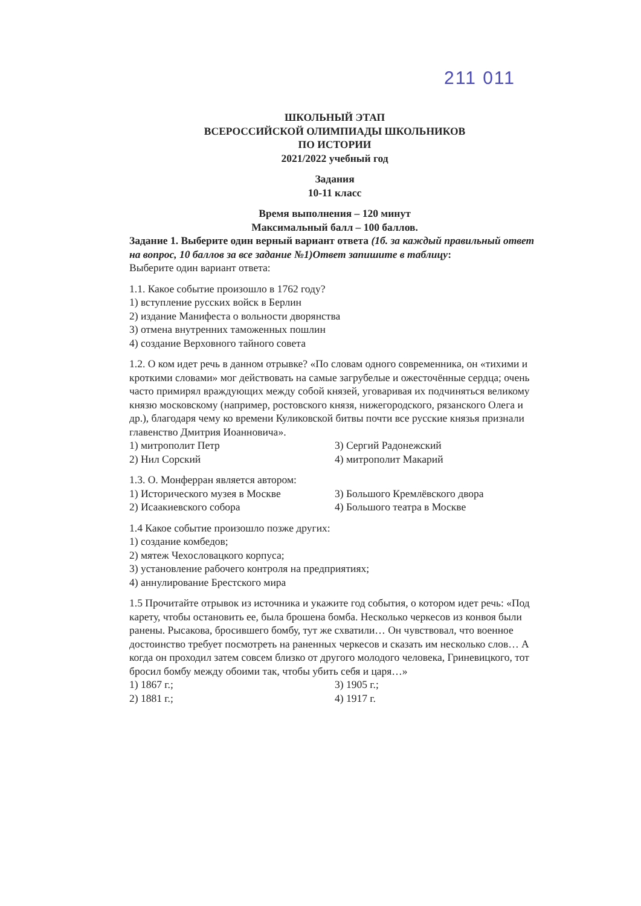211 011
ШКОЛЬНЫЙ ЭТАП
ВСЕРОССИЙСКОЙ ОЛИМПИАДЫ ШКОЛЬНИКОВ
ПО ИСТОРИИ
2021/2022 учебный год
Задания
10-11 класс
Время выполнения – 120 минут
Максимальный балл – 100 баллов.
Задание 1. Выберите один верный вариант ответа (1б. за каждый правильный ответ на вопрос, 10 баллов за все задание №1)Ответ запишите в таблицу:
Выберите один вариант ответа:
1.1. Какое событие произошло в 1762 году?
1) вступление русских войск в Берлин
2) издание Манифеста о вольности дворянства
3) отмена внутренних таможенных пошлин
4) создание Верховного тайного совета
1.2. О ком идет речь в данном отрывке? «По словам одного современника, он «тихими и кроткими словами» мог действовать на самые загрубелые и ожесточённые сердца; очень часто примирял враждующих между собой князей, уговаривая их подчиняться великому князю московскому (например, ростовского князя, нижегородского, рязанского Олега и др.), благодаря чему ко времени Куликовской битвы почти все русские князья признали главенство Дмитрия Иоанновича».
1) митрополит Петр
2) Нил Сорский
3) Сергий Радонежский
4) митрополит Макарий
1.3. О. Монферран является автором:
1) Исторического музея в Москве
2) Исаакиевского собора
3) Большого Кремлёвского двора
4) Большого театра в Москве
1.4 Какое событие произошло позже других:
1) создание комбедов;
2) мятеж Чехословацкого корпуса;
3) установление рабочего контроля на предприятиях;
4) аннулирование Брестского мира
1.5 Прочитайте отрывок из источника и укажите год события, о котором идет речь: «Под карету, чтобы остановить ее, была брошена бомба. Несколько черкесов из конвоя были ранены. Рысакова, бросившего бомбу, тут же схватили… Он чувствовал, что военное достоинство требует посмотреть на раненных черкесов и сказать им несколько слов… А когда он проходил затем совсем близко от другого молодого человека, Гриневицкого, тот бросил бомбу между обоими так, чтобы убить себя и царя…»
1) 1867 г.;
2) 1881 г.;
3) 1905 г.;
4) 1917 г.